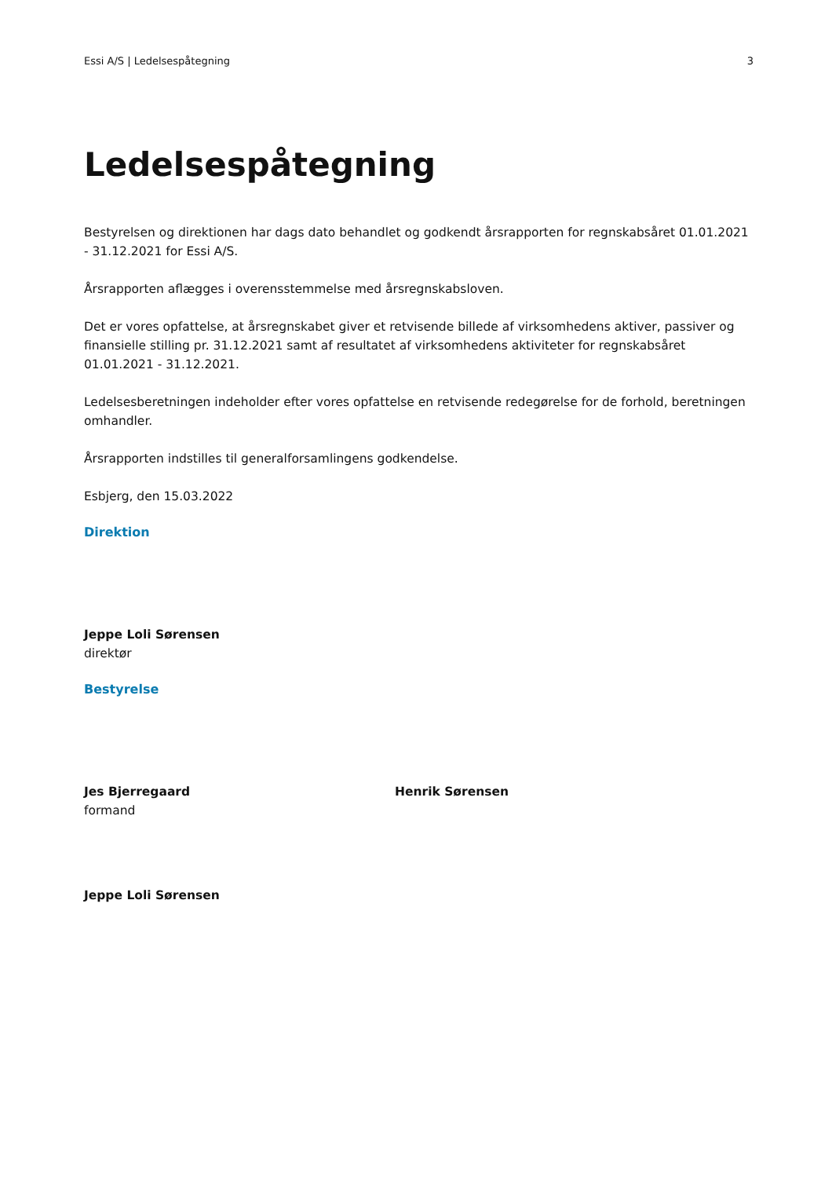Essi A/S | Ledelsespåtegning 3
Ledelsespåtegning
Bestyrelsen og direktionen har dags dato behandlet og godkendt årsrapporten for regnskabsåret 01.01.2021 - 31.12.2021 for Essi A/S.
Årsrapporten aflægges i overensstemmelse med årsregnskabsloven.
Det er vores opfattelse, at årsregnskabet giver et retvisende billede af virksomhedens aktiver, passiver og finansielle stilling pr. 31.12.2021 samt af resultatet af virksomhedens aktiviteter for regnskabsåret 01.01.2021 - 31.12.2021.
Ledelsesberetningen indeholder efter vores opfattelse en retvisende redegørelse for de forhold, beretningen omhandler.
Årsrapporten indstilles til generalforsamlingens godkendelse.
Esbjerg, den 15.03.2022
Direktion
Jeppe Loli Sørensen
direktør
Bestyrelse
Jes Bjerregaard
formand
Henrik Sørensen
Jeppe Loli Sørensen